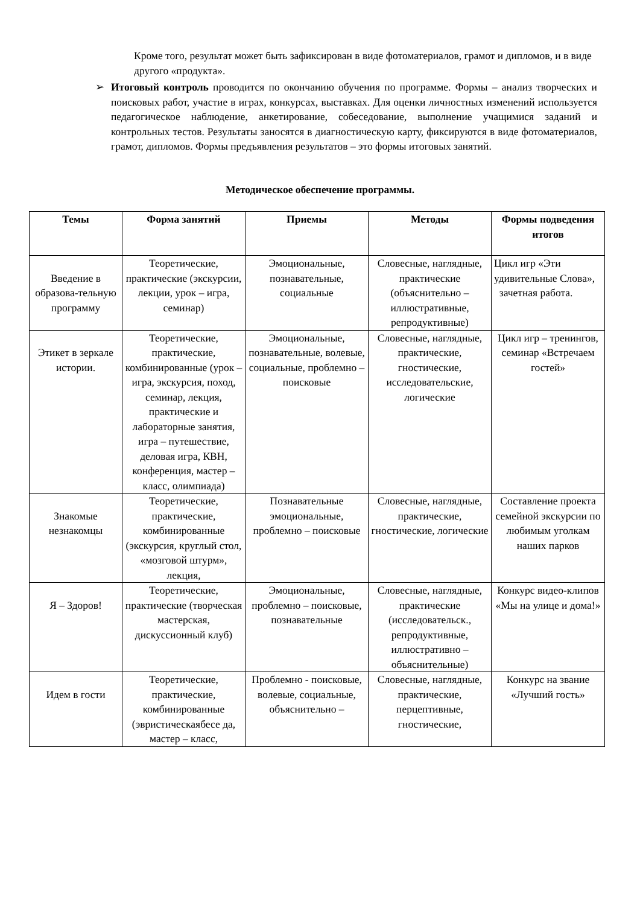Кроме того, результат может быть зафиксирован в виде фотоматериалов, грамот и дипломов, и в виде другого «продукта».
➢ Итоговый контроль проводится по окончанию обучения по программе. Формы – анализ творческих и поисковых работ, участие в играх, конкурсах, выставках. Для оценки личностных изменений используется педагогическое наблюдение, анкетирование, собеседование, выполнение учащимися заданий и контрольных тестов. Результаты заносятся в диагностическую карту, фиксируются в виде фотоматериалов, грамот, дипломов. Формы предъявления результатов – это формы итоговых занятий.
Методическое обеспечение программы.
| Темы | Форма занятий | Приемы | Методы | Формы подведения итогов |
| --- | --- | --- | --- | --- |
| Введение в образова-тельную программу | Теоретические, практические (экскурсии, лекции, урок – игра, семинар) | Эмоциональные, познавательные, социальные | Словесные, наглядные, практические (объяснительно – иллюстративные, репродуктивные) | Цикл игр «Эти удивительные Слова», зачетная работа. |
| Этикет в зеркале истории. | Теоретические, практические, комбинированные (урок – игра, экскурсия, поход, семинар, лекция, практические и лабораторные занятия, игра – путешествие, деловая игра, КВН, конференция, мастер – класс, олимпиада) | Эмоциональные, познавательные, волевые, социальные, проблемно – поисковые | Словесные, наглядные, практические, гностические, исследовательские, логические | Цикл игр – тренингов, семинар «Встречаем гостей» |
| Знакомые незнакомцы | Теоретические, практические, комбинированные (экскурсия, круглый стол, «мозговой штурм», лекция, | Познавательные эмоциональные, проблемно – поисковые | Словесные, наглядные, практические, гностические, логические | Составление проекта семейной экскурсии по любимым уголкам наших парков |
| Я – Здоров! | Теоретические, практические (творческая мастерская, дискуссионный клуб) | Эмоциональные, проблемно – поисковые, познавательные | Словесные, наглядные, практические (исследовательск., репродуктивные, иллюстративно – объяснительные) | Конкурс видео-клипов «Мы на улице и дома!» |
| Идем в гости | Теоретические, практические, комбинированные (эвристическаябесе да, мастер – класс, | Проблемно - поисковые, волевые, социальные, объяснительно – | Словесные, наглядные, практические, перцептивные, гностические, | Конкурс на звание «Лучший гость» |